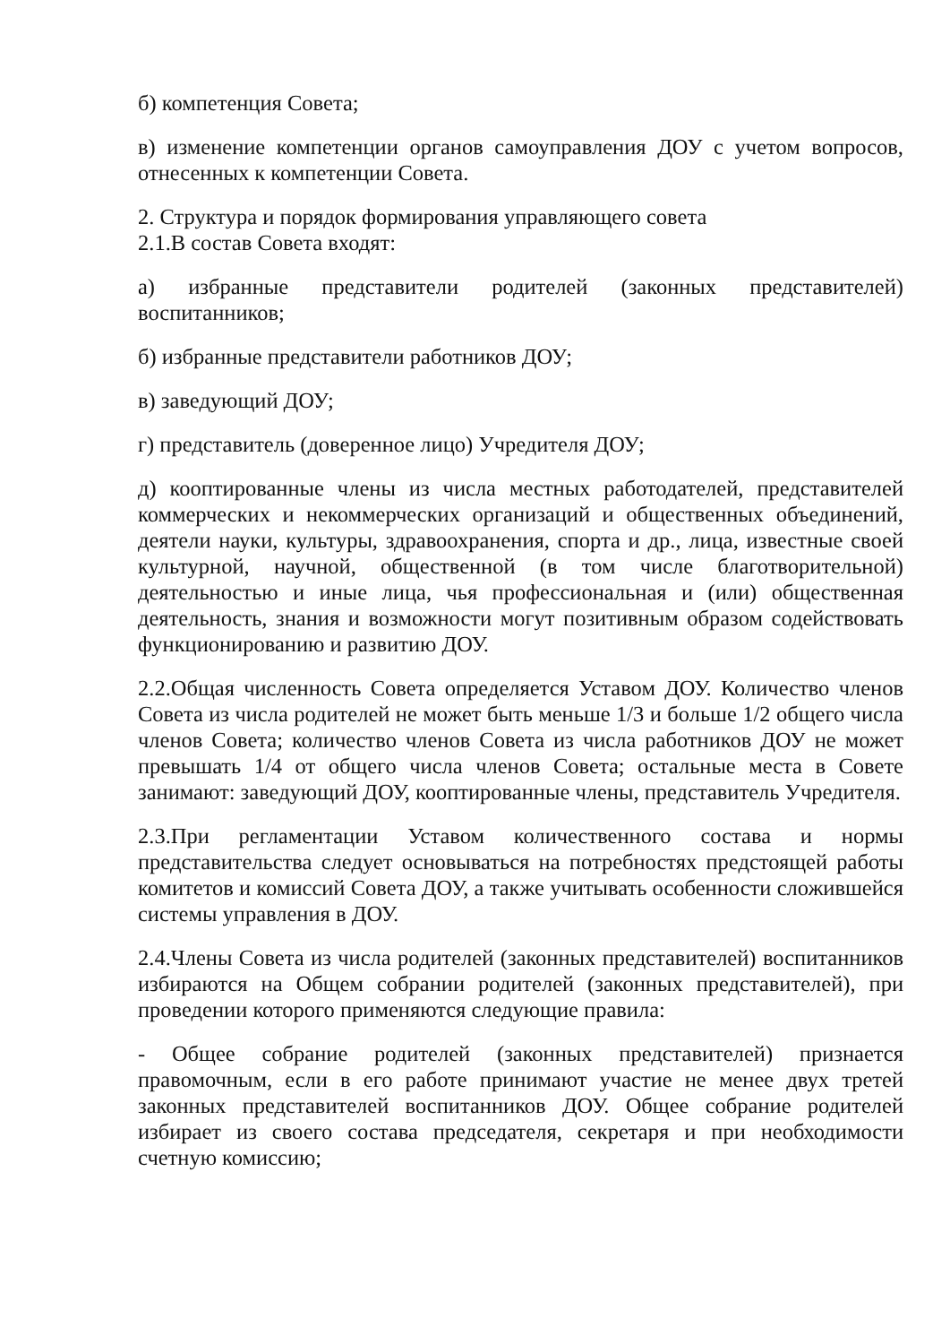б) компетенция Совета;
в) изменение компетенции органов самоуправления ДОУ с учетом вопросов, отнесенных к компетенции Совета.
2. Структура и порядок формирования управляющего совета
2.1.В состав Совета входят:
а) избранные представители родителей (законных представителей) воспитанников;
б) избранные представители работников ДОУ;
в) заведующий ДОУ;
г) представитель (доверенное лицо) Учредителя ДОУ;
д) кооптированные члены из числа местных работодателей, представителей коммерческих и некоммерческих организаций и общественных объединений, деятели науки, культуры, здравоохранения, спорта и др., лица, известные своей культурной, научной, общественной (в том числе благотворительной) деятельностью и иные лица, чья профессиональная и (или) общественная деятельность, знания и возможности могут позитивным образом содействовать функционированию и развитию ДОУ.
2.2.Общая численность Совета определяется Уставом ДОУ. Количество членов Совета из числа родителей не может быть меньше 1/3 и больше 1/2 общего числа членов Совета; количество членов Совета из числа работников ДОУ не может превышать 1/4 от общего числа членов Совета; остальные места в Совете занимают: заведующий ДОУ, кооптированные члены, представитель Учредителя.
2.3.При регламентации Уставом количественного состава и нормы представительства следует основываться на потребностях предстоящей работы комитетов и комиссий Совета ДОУ, а также учитывать особенности сложившейся системы управления в ДОУ.
2.4.Члены Совета из числа родителей (законных представителей) воспитанников избираются на Общем собрании родителей (законных представителей), при проведении которого применяются следующие правила:
- Общее собрание родителей (законных представителей) признается правомочным, если в его работе принимают участие не менее двух третей законных представителей воспитанников ДОУ. Общее собрание родителей избирает из своего состава председателя, секретаря и при необходимости счетную комиссию;